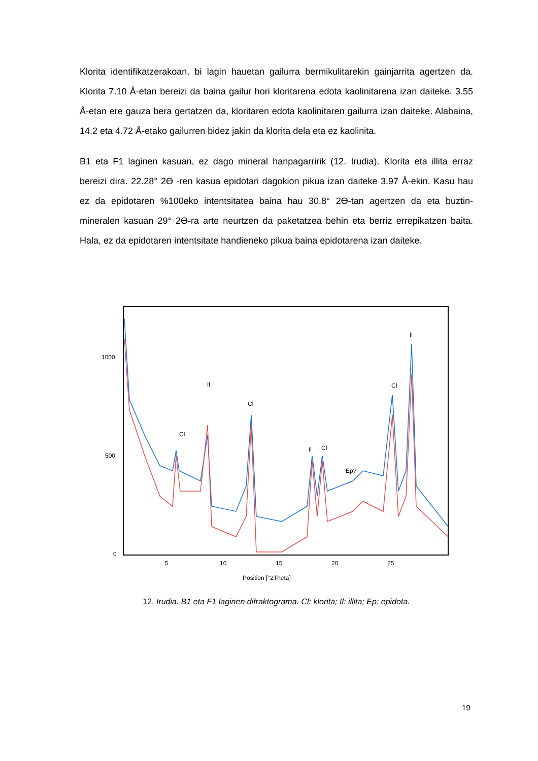Klorita identifikatzerakoan, bi lagin hauetan gailurra bermikulitarekin gainjarrita agertzen da. Klorita 7.10 Å-etan bereizi da baina gailur hori kloritarena edota kaolinitarena izan daiteke. 3.55 Å-etan ere gauza bera gertatzen da, kloritaren edota kaolinitaren gailurra izan daiteke. Alabaina, 14.2 eta 4.72 Å-etako gailurren bidez jakin da klorita dela eta ez kaolinita.
B1 eta F1 laginen kasuan, ez dago mineral hanpagarririk (12. Irudia). Klorita eta illita erraz bereizi dira. 22.28° 2Ө -ren kasua epidotari dagokion pikua izan daiteke 3.97 Å-ekin. Kasu hau ez da epidotaren %100eko intentsitatea baina hau 30.8° 2Ө-tan agertzen da eta buztin-mineralen kasuan 29° 2Ө-ra arte neurtzen da paketatzea behin eta berriz errepikatzen baita. Hala, ez da epidotaren intentsitate handieneko pikua baina epidotarena izan daiteke.
1000
500
0
5
10
15
20
25
Position [°2Theta]
Cl
Il
Cl
Il
Cl
Ep?
Cl
Il
12. Irudia. B1 eta F1 laginen difraktograma. Cl: klorita; Il: illita; Ep: epidota.
19